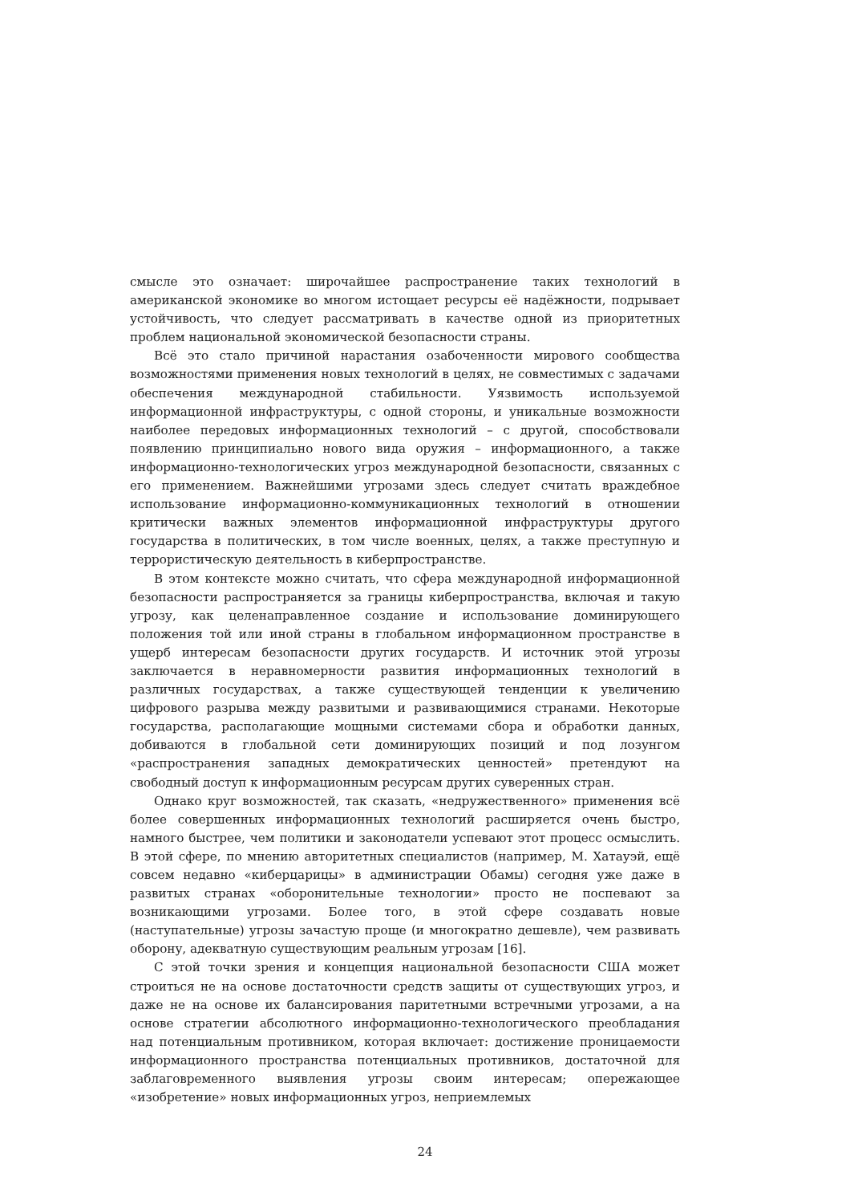смысле это означает: широчайшее распространение таких технологий в американской экономике во многом истощает ресурсы её надёжности, подрывает устойчивость, что следует рассматривать в качестве одной из приоритетных проблем национальной экономической безопасности страны.
Всё это стало причиной нарастания озабоченности мирового сообщества возможностями применения новых технологий в целях, не совместимых с задачами обеспечения международной стабильности. Уязвимость используемой информационной инфраструктуры, с одной стороны, и уникальные возможности наиболее передовых информационных технологий – с другой, способствовали появлению принципиально нового вида оружия – информационного, а также информационно-технологических угроз международной безопасности, связанных с его применением. Важнейшими угрозами здесь следует считать враждебное использование информационно-коммуникационных технологий в отношении критически важных элементов информационной инфраструктуры другого государства в политических, в том числе военных, целях, а также преступную и террористическую деятельность в киберпространстве.
В этом контексте можно считать, что сфера международной информационной безопасности распространяется за границы киберпространства, включая и такую угрозу, как целенаправленное создание и использование доминирующего положения той или иной страны в глобальном информационном пространстве в ущерб интересам безопасности других государств. И источник этой угрозы заключается в неравномерности развития информационных технологий в различных государствах, а также существующей тенденции к увеличению цифрового разрыва между развитыми и развивающимися странами. Некоторые государства, располагающие мощными системами сбора и обработки данных, добиваются в глобальной сети доминирующих позиций и под лозунгом «распространения западных демократических ценностей» претендуют на свободный доступ к информационным ресурсам других суверенных стран.
Однако круг возможностей, так сказать, «недружественного» применения всё более совершенных информационных технологий расширяется очень быстро, намного быстрее, чем политики и законодатели успевают этот процесс осмыслить. В этой сфере, по мнению авторитетных специалистов (например, М. Хатауэй, ещё совсем недавно «киберцарицы» в администрации Обамы) сегодня уже даже в развитых странах «оборонительные технологии» просто не поспевают за возникающими угрозами. Более того, в этой сфере создавать новые (наступательные) угрозы зачастую проще (и многократно дешевле), чем развивать оборону, адекватную существующим реальным угрозам [16].
С этой точки зрения и концепция национальной безопасности США может строиться не на основе достаточности средств защиты от существующих угроз, и даже не на основе их балансирования паритетными встречными угрозами, а на основе стратегии абсолютного информационно-технологического преобладания над потенциальным противником, которая включает: достижение проницаемости информационного пространства потенциальных противников, достаточной для заблаговременного выявления угрозы своим интересам; опережающее «изобретение» новых информационных угроз, неприемлемых
24